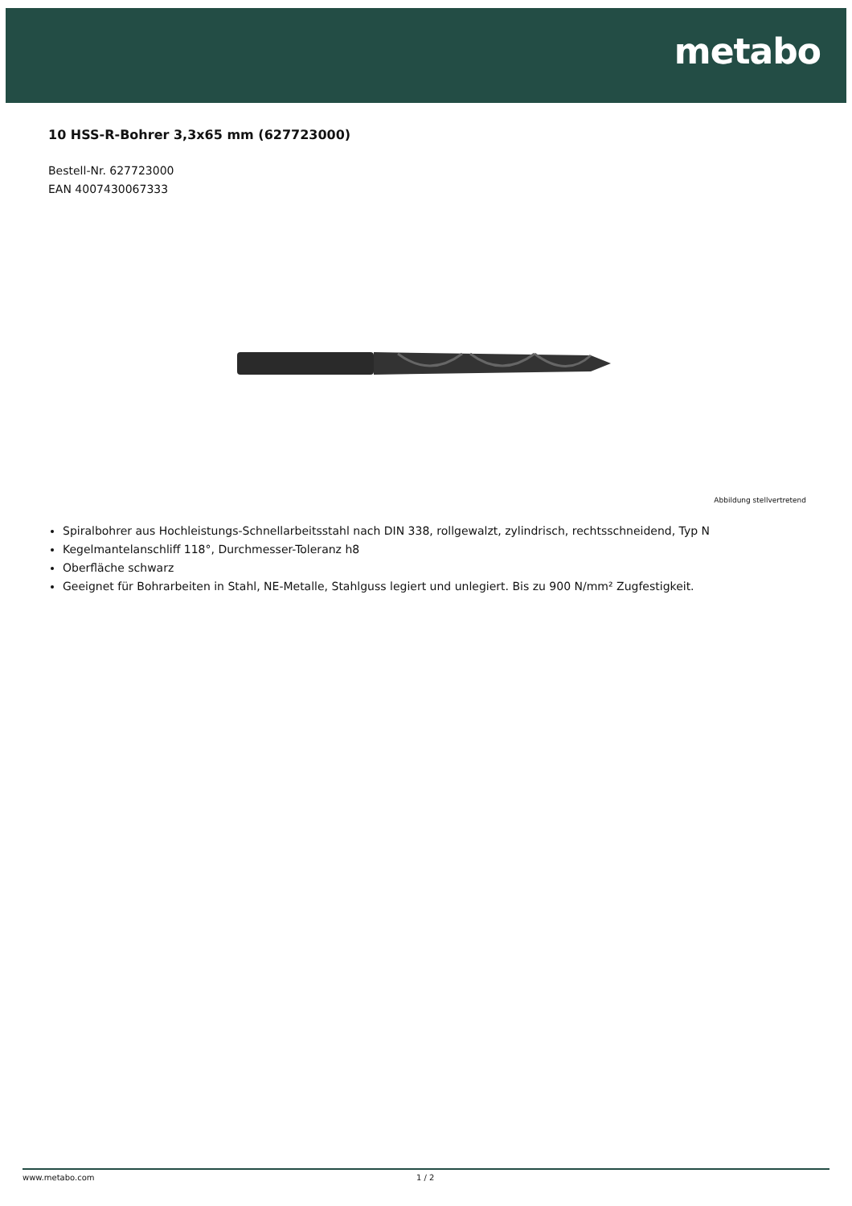metabo
10 HSS-R-Bohrer 3,3x65 mm (627723000)
Bestell-Nr. 627723000
EAN 4007430067333
Abbildung stellvertretend
Spiralbohrer aus Hochleistungs-Schnellarbeitsstahl nach DIN 338, rollgewalzt, zylindrisch, rechtsschneidend, Typ N
Kegelmantelanschliff 118°, Durchmesser-Toleranz h8
Oberfläche schwarz
Geeignet für Bohrarbeiten in Stahl, NE-Metalle, Stahlguss legiert und unlegiert. Bis zu 900 N/mm² Zugfestigkeit.
www.metabo.com 1 / 2